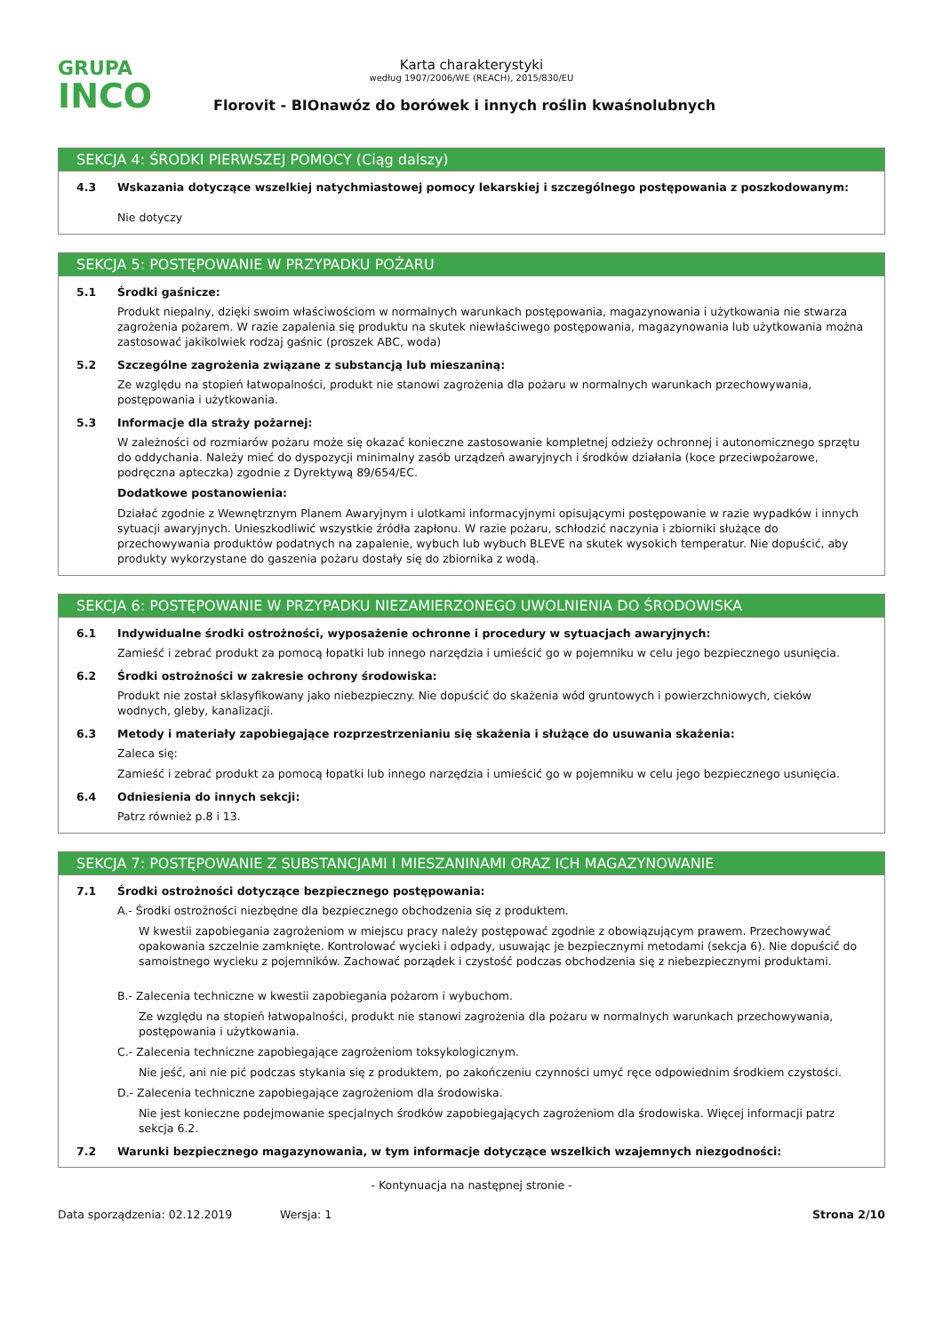GRUPA
INCO
Karta charakterystyki
według 1907/2006/WE (REACH), 2015/830/EU
Florovit - BIOnawóz do borówek i innych roślin kwaśnolubnych
SEKCJA 4: ŚRODKI PIERWSZEJ POMOCY (Ciąg dalszy)
4.3 Wskazania dotyczące wszelkiej natychmiastowej pomocy lekarskiej i szczególnego postępowania z poszkodowanym:
Nie dotyczy
SEKCJA 5: POSTĘPOWANIE W PRZYPADKU POŻARU
5.1 Środki gaśnicze:
Produkt niepalny, dzięki swoim właściwościom w normalnych warunkach postępowania, magazynowania i użytkowania nie stwarza zagrożenia pożarem. W razie zapalenia się produktu na skutek niewłaściwego postępowania, magazynowania lub użytkowania można zastosować jakikolwiek rodzaj gaśnic (proszek ABC, woda)
5.2 Szczególne zagrożenia związane z substancją lub mieszaniną:
Ze względu na stopień łatwopalności, produkt nie stanowi zagrożenia dla pożaru w normalnych warunkach przechowywania, postępowania i użytkowania.
5.3 Informacje dla straży pożarnej:
W zależności od rozmiarów pożaru może się okazać konieczne zastosowanie kompletnej odzieży ochronnej i autonomicznego sprzętu do oddychania. Należy mieć do dyspozycji minimalny zasób urządzeń awaryjnych i środków działania (koce przeciwpożarowe, podręczna apteczka) zgodnie z Dyrektywą 89/654/EC.
Dodatkowe postanowienia:
Działać zgodnie z Wewnętrznym Planem Awaryjnym i ulotkami informacyjnymi opisującymi postępowanie w razie wypadków i innych sytuacji awaryjnych. Unieszkodliwić wszystkie źródła zapłonu. W razie pożaru, schłodzić naczynia i zbiorniki służące do przechowywania produktów podatnych na zapalenie, wybuch lub wybuch BLEVE na skutek wysokich temperatur. Nie dopuścić, aby produkty wykorzystane do gaszenia pożaru dostały się do zbiornika z wodą.
SEKCJA 6: POSTĘPOWANIE W PRZYPADKU NIEZAMIERZONEGO UWOLNIENIA DO ŚRODOWISKA
6.1 Indywidualne środki ostrożności, wyposażenie ochronne i procedury w sytuacjach awaryjnych:
Zamieść i zebrać produkt za pomocą łopatki lub innego narzędzia i umieścić go w pojemniku w celu jego bezpiecznego usunięcia.
6.2 Środki ostrożności w zakresie ochrony środowiska:
Produkt nie został sklasyfikowany jako niebezpieczny. Nie dopuścić do skażenia wód gruntowych i powierzchniowych, cieków wodnych, gleby, kanalizacji.
6.3 Metody i materiały zapobiegające rozprzestrzenianiu się skażenia i służące do usuwania skażenia:
Zaleca się:
Zamieść i zebrać produkt za pomocą łopatki lub innego narzędzia i umieścić go w pojemniku w celu jego bezpiecznego usunięcia.
6.4 Odniesienia do innych sekcji:
Patrz również p.8 i 13.
SEKCJA 7: POSTĘPOWANIE Z SUBSTANCJAMI I MIESZANINAMI ORAZ ICH MAGAZYNOWANIE
7.1 Środki ostrożności dotyczące bezpiecznego postępowania:
A.- Środki ostrożności niezbędne dla bezpiecznego obchodzenia się z produktem.
W kwestii zapobiegania zagrożeniom w miejscu pracy należy postępować zgodnie z obowiązującym prawem. Przechowywać opakowania szczelnie zamknięte. Kontrolować wycieki i odpady, usuwając je bezpiecznymi metodami (sekcja 6). Nie dopuścić do samoistnego wycieku z pojemników. Zachować porządek i czystość podczas obchodzenia się z niebezpiecznymi produktami.
B.- Zalecenia techniczne w kwestii zapobiegania pożarom i wybuchom.
Ze względu na stopień łatwopalności, produkt nie stanowi zagrożenia dla pożaru w normalnych warunkach przechowywania, postępowania i użytkowania.
C.- Zalecenia techniczne zapobiegające zagrożeniom toksykologicznym.
Nie jeść, ani nie pić podczas stykania się z produktem, po zakończeniu czynności umyć ręce odpowiednim środkiem czystości.
D.- Zalecenia techniczne zapobiegające zagrożeniom dla środowiska.
Nie jest konieczne podejmowanie specjalnych środków zapobiegających zagrożeniom dla środowiska. Więcej informacji patrz sekcja 6.2.
7.2 Warunki bezpiecznego magazynowania, w tym informacje dotyczące wszelkich wzajemnych niezgodności:
- Kontynuacja na następnej stronie -
Data sporządzenia: 02.12.2019 Wersja: 1 Strona 2/10